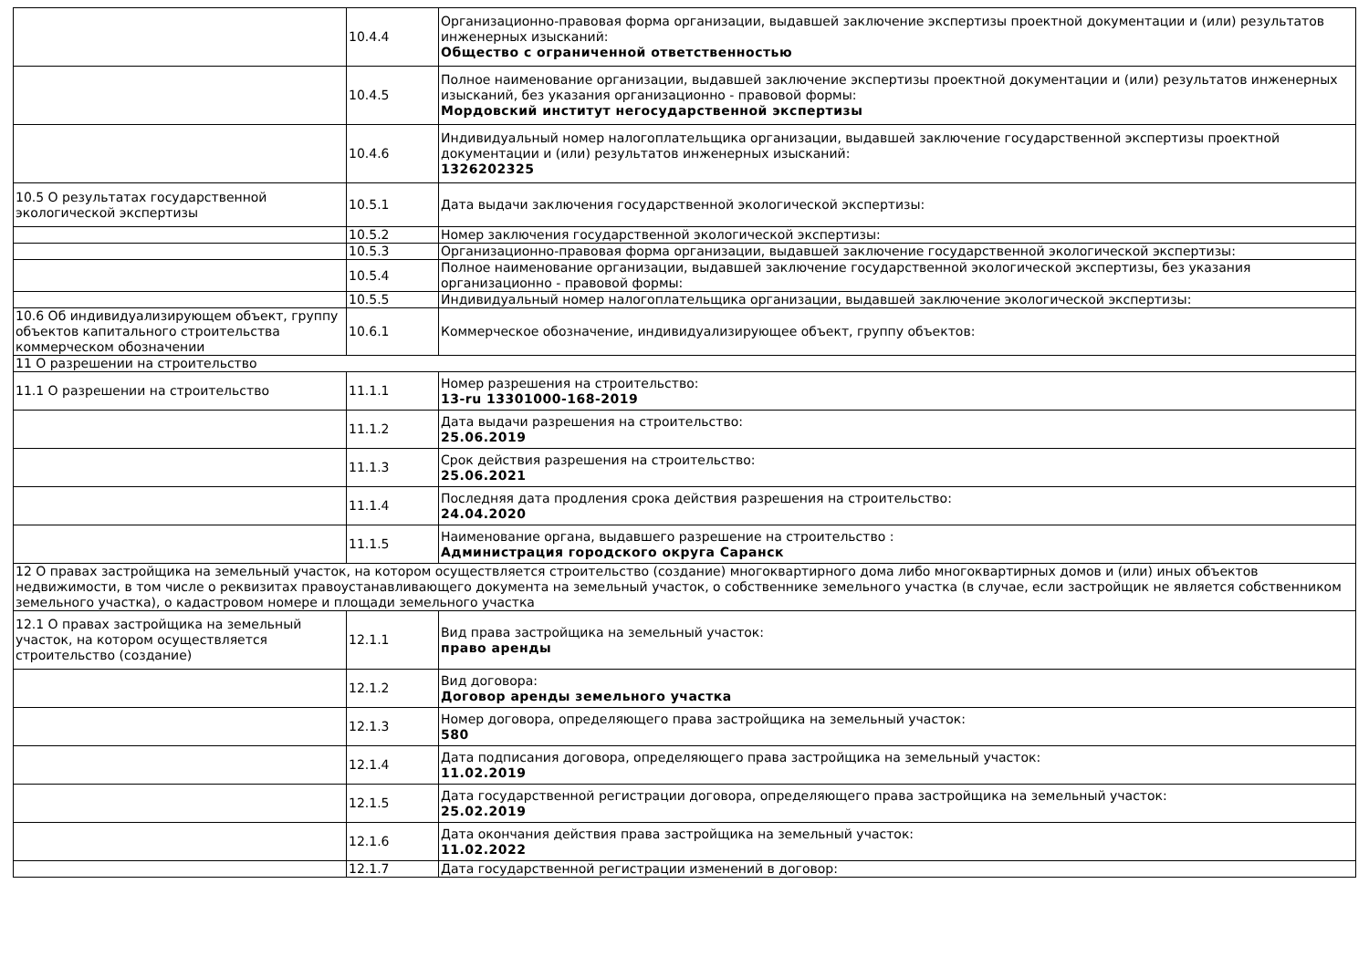| | 10.4.4 | Организационно-правовая форма организации, выдавшей заключение экспертизы проектной документации и (или) результатов инженерных изысканий: Общество с ограниченной ответственностью |
| | 10.4.5 | Полное наименование организации, выдавшей заключение экспертизы проектной документации и (или) результатов инженерных изысканий, без указания организационно - правовой формы: Мордовский институт негосударственной экспертизы |
| | 10.4.6 | Индивидуальный номер налогоплательщика организации, выдавшей заключение государственной экспертизы проектной документации и (или) результатов инженерных изысканий: 1326202325 |
| 10.5 О результатах государственной экологической экспертизы | 10.5.1 | Дата выдачи заключения государственной экологической экспертизы: |
| | 10.5.2 | Номер заключения государственной экологической экспертизы: |
| | 10.5.3 | Организационно-правовая форма организации, выдавшей заключение государственной экологической экспертизы: |
| | 10.5.4 | Полное наименование организации, выдавшей заключение государственной экологической экспертизы, без указания организационно - правовой формы: |
| | 10.5.5 | Индивидуальный номер налогоплательщика организации, выдавшей заключение экологической экспертизы: |
| 10.6 Об индивидуализирующем объект, группу объектов капитального строительства коммерческом обозначении | 10.6.1 | Коммерческое обозначение, индивидуализирующее объект, группу объектов: |
| 11 О разрешении на строительство | | |
| 11.1 О разрешении на строительство | 11.1.1 | Номер разрешения на строительство: 13-ru 13301000-168-2019 |
| | 11.1.2 | Дата выдачи разрешения на строительство: 25.06.2019 |
| | 11.1.3 | Срок действия разрешения на строительство: 25.06.2021 |
| | 11.1.4 | Последняя дата продления срока действия разрешения на строительство: 24.04.2020 |
| | 11.1.5 | Наименование органа, выдавшего разрешение на строительство : Администрация городского округа Саранск |
| 12 О правах застройщика на земельный участок, на котором осуществляется строительство (создание) многоквартирного дома либо многоквартирных домов и (или) иных объектов недвижимости, в том числе о реквизитах правоустанавливающего документа на земельный участок, о собственнике земельного участка (в случае, если застройщик не является собственником земельного участка), о кадастровом номере и площади земельного участка | | |
| 12.1 О правах застройщика на земельный участок, на котором осуществляется строительство (создание) | 12.1.1 | Вид права застройщика на земельный участок: право аренды |
| | 12.1.2 | Вид договора: Договор аренды земельного участка |
| | 12.1.3 | Номер договора, определяющего права застройщика на земельный участок: 580 |
| | 12.1.4 | Дата подписания договора, определяющего права застройщика на земельный участок: 11.02.2019 |
| | 12.1.5 | Дата государственной регистрации договора, определяющего права застройщика на земельный участок: 25.02.2019 |
| | 12.1.6 | Дата окончания действия права застройщика на земельный участок: 11.02.2022 |
| | 12.1.7 | Дата государственной регистрации изменений в договор: |